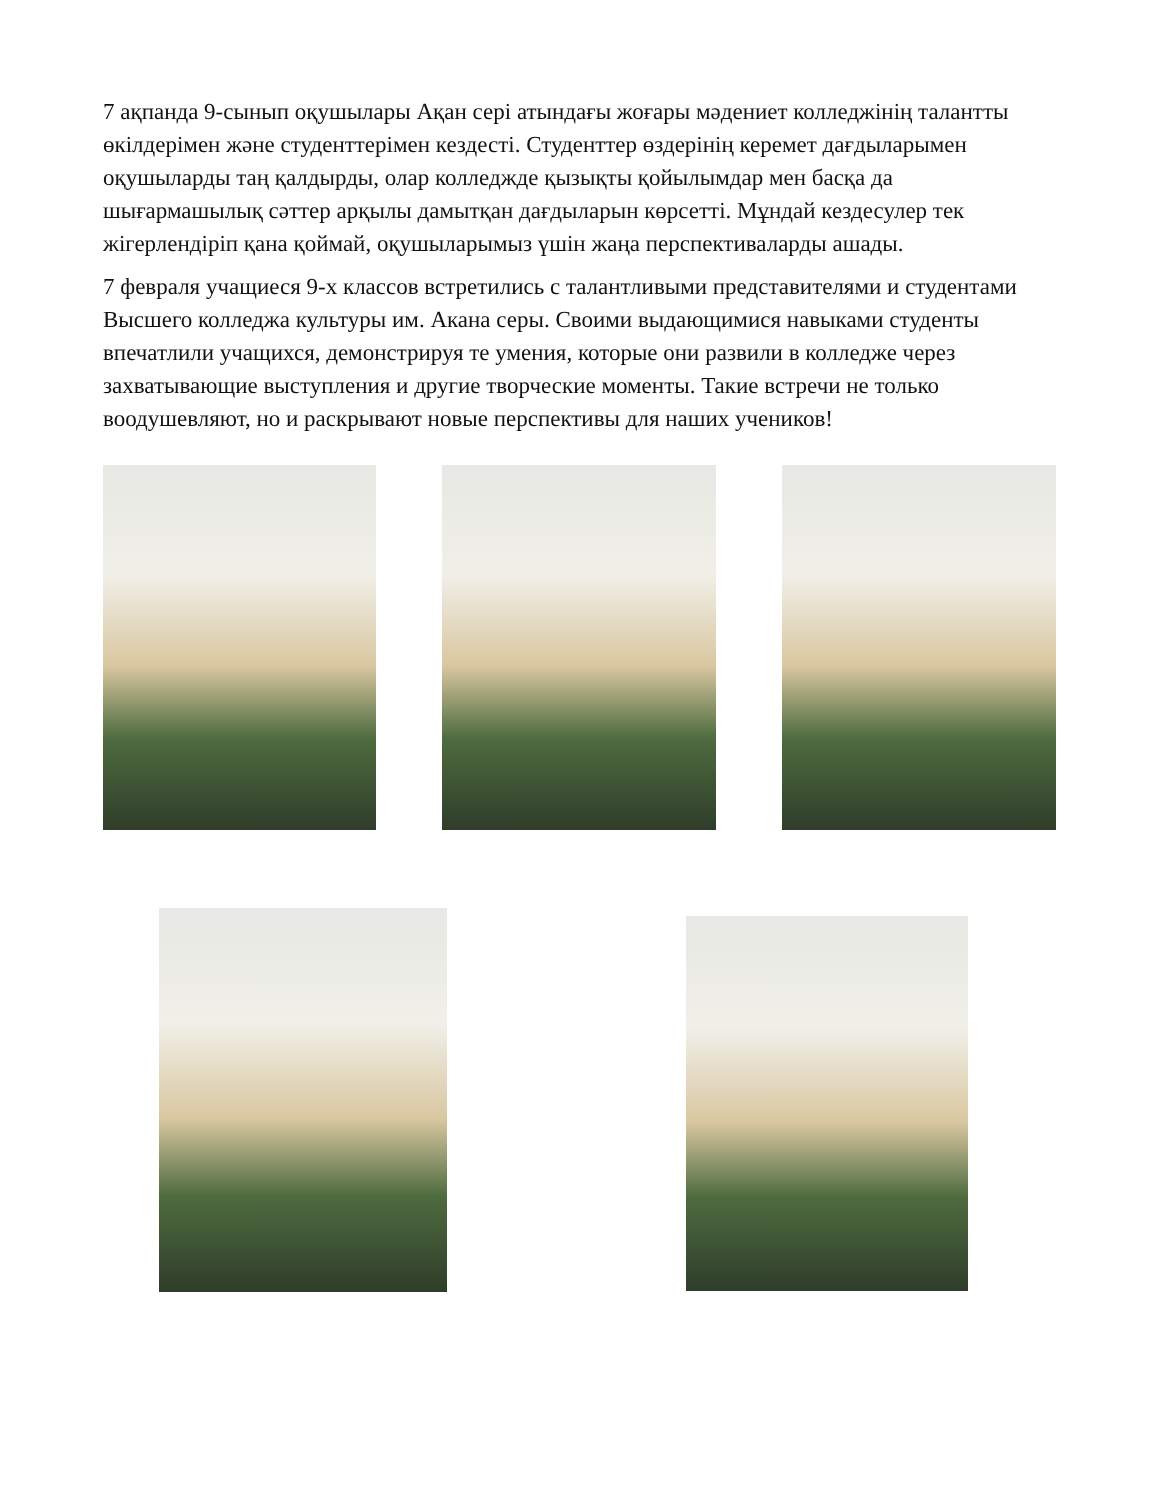7 ақпанда 9-сынып оқушылары Ақан сері атындағы жоғары мәдениет колледжінің талантты өкілдерімен және студенттерімен кездесті. Студенттер өздерінің керемет дағдыларымен оқушыларды таң қалдырды, олар колледжде қызықты қойылымдар мен басқа да шығармашылық сәттер арқылы дамытқан дағдыларын көрсетті. Мұндай кездесулер тек жігерлендіріп қана қоймай, оқушыларымыз үшін жаңа перспективаларды ашады.
7 февраля учащиеся 9-х классов встретились с талантливыми представителями и студентами Высшего колледжа культуры им. Акана серы. Своими выдающимися навыками студенты впечатлили учащихся, демонстрируя те умения, которые они развили в колледже через захватывающие выступления и другие творческие моменты. Такие встречи не только воодушевляют, но и раскрывают новые перспективы для наших учеников!